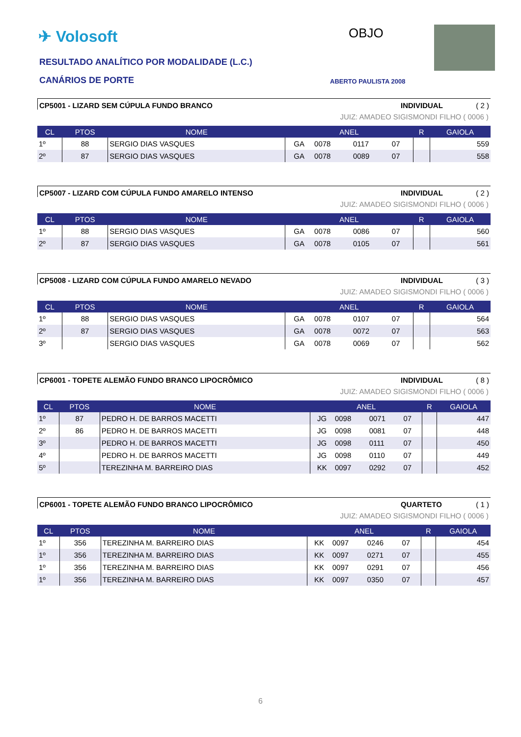✈ Volosoft OBJO
RESULTADO ANALÍTICO POR MODALIDADE (L.C.)
CANÁRIOS DE PORTE ABERTO PAULISTA 2008
CP5001 - LIZARD SEM CÚPULA FUNDO BRANCO INDIVIDUAL ( 2 )
JUIZ: AMADEO SIGISMONDI FILHO ( 0006 )
| CL | PTOS | NOME | ANEL | | | | R | GAIOLA |
| --- | --- | --- | --- | --- | --- | --- | --- | --- |
| 1º | 88 | SERGIO DIAS VASQUES | GA | 0078 | 0117 | 07 | | 559 |
| 2º | 87 | SERGIO DIAS VASQUES | GA | 0078 | 0089 | 07 | | 558 |
CP5007 - LIZARD COM CÚPULA FUNDO AMARELO INTENSO INDIVIDUAL ( 2 )
JUIZ: AMADEO SIGISMONDI FILHO ( 0006 )
| CL | PTOS | NOME | ANEL | | | | R | GAIOLA |
| --- | --- | --- | --- | --- | --- | --- | --- | --- |
| 1º | 88 | SERGIO DIAS VASQUES | GA | 0078 | 0086 | 07 | | 560 |
| 2º | 87 | SERGIO DIAS VASQUES | GA | 0078 | 0105 | 07 | | 561 |
CP5008 - LIZARD COM CÚPULA FUNDO AMARELO NEVADO INDIVIDUAL ( 3 )
JUIZ: AMADEO SIGISMONDI FILHO ( 0006 )
| CL | PTOS | NOME | ANEL | | | | R | GAIOLA |
| --- | --- | --- | --- | --- | --- | --- | --- | --- |
| 1º | 88 | SERGIO DIAS VASQUES | GA | 0078 | 0107 | 07 | | 564 |
| 2º | 87 | SERGIO DIAS VASQUES | GA | 0078 | 0072 | 07 | | 563 |
| 3º | | SERGIO DIAS VASQUES | GA | 0078 | 0069 | 07 | | 562 |
CP6001 - TOPETE ALEMÃO FUNDO BRANCO LIPOCRÔMICO INDIVIDUAL ( 8 )
JUIZ: AMADEO SIGISMONDI FILHO ( 0006 )
| CL | PTOS | NOME | ANEL | | | | R | GAIOLA |
| --- | --- | --- | --- | --- | --- | --- | --- | --- |
| 1º | 87 | PEDRO H. DE BARROS MACETTI | JG | 0098 | 0071 | 07 | | 447 |
| 2º | 86 | PEDRO H. DE BARROS MACETTI | JG | 0098 | 0081 | 07 | | 448 |
| 3º | | PEDRO H. DE BARROS MACETTI | JG | 0098 | 0111 | 07 | | 450 |
| 4º | | PEDRO H. DE BARROS MACETTI | JG | 0098 | 0110 | 07 | | 449 |
| 5º | | TEREZINHA M. BARREIRO DIAS | KK | 0097 | 0292 | 07 | | 452 |
CP6001 - TOPETE ALEMÃO FUNDO BRANCO LIPOCRÔMICO QUARTETO ( 1 )
JUIZ: AMADEO SIGISMONDI FILHO ( 0006 )
| CL | PTOS | NOME | ANEL | | | | R | GAIOLA |
| --- | --- | --- | --- | --- | --- | --- | --- | --- |
| 1º | 356 | TEREZINHA M. BARREIRO DIAS | KK | 0097 | 0246 | 07 | | 454 |
| 1º | 356 | TEREZINHA M. BARREIRO DIAS | KK | 0097 | 0271 | 07 | | 455 |
| 1º | 356 | TEREZINHA M. BARREIRO DIAS | KK | 0097 | 0291 | 07 | | 456 |
| 1º | 356 | TEREZINHA M. BARREIRO DIAS | KK | 0097 | 0350 | 07 | | 457 |
6